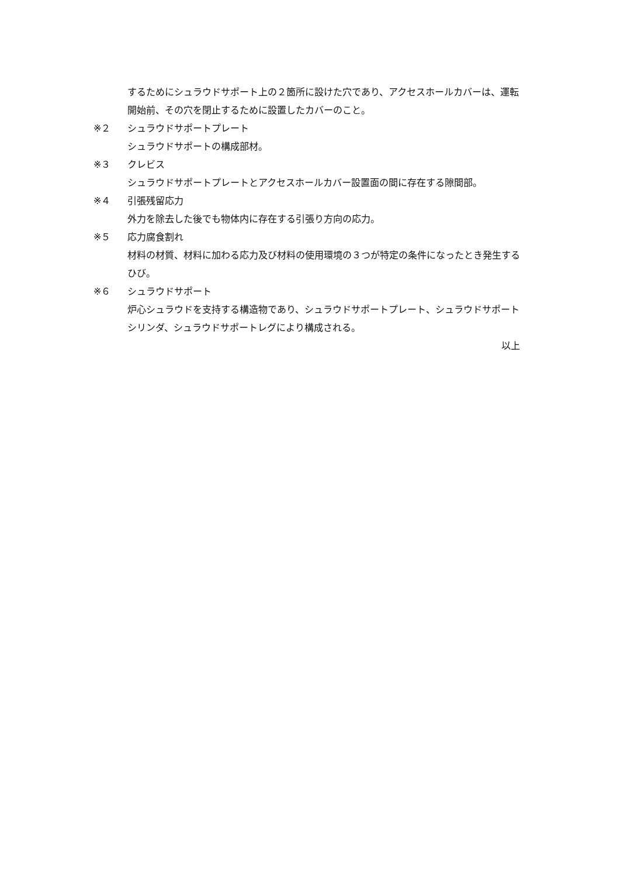するためにシュラウドサポート上の２箇所に設けた穴であり、アクセスホールカバーは、運転開始前、その穴を閉止するために設置したカバーのこと。
※２ シュラウドサポートプレート
シュラウドサポートの構成部材。
※３ クレビス
シュラウドサポートプレートとアクセスホールカバー設置面の間に存在する隙間部。
※４ 引張残留応力
外力を除去した後でも物体内に存在する引張り方向の応力。
※５ 応力腐食割れ
材料の材質、材料に加わる応力及び材料の使用環境の３つが特定の条件になったとき発生するひび。
※６ シュラウドサポート
炉心シュラウドを支持する構造物であり、シュラウドサポートプレート、シュラウドサポートシリンダ、シュラウドサポートレグにより構成される。
以上